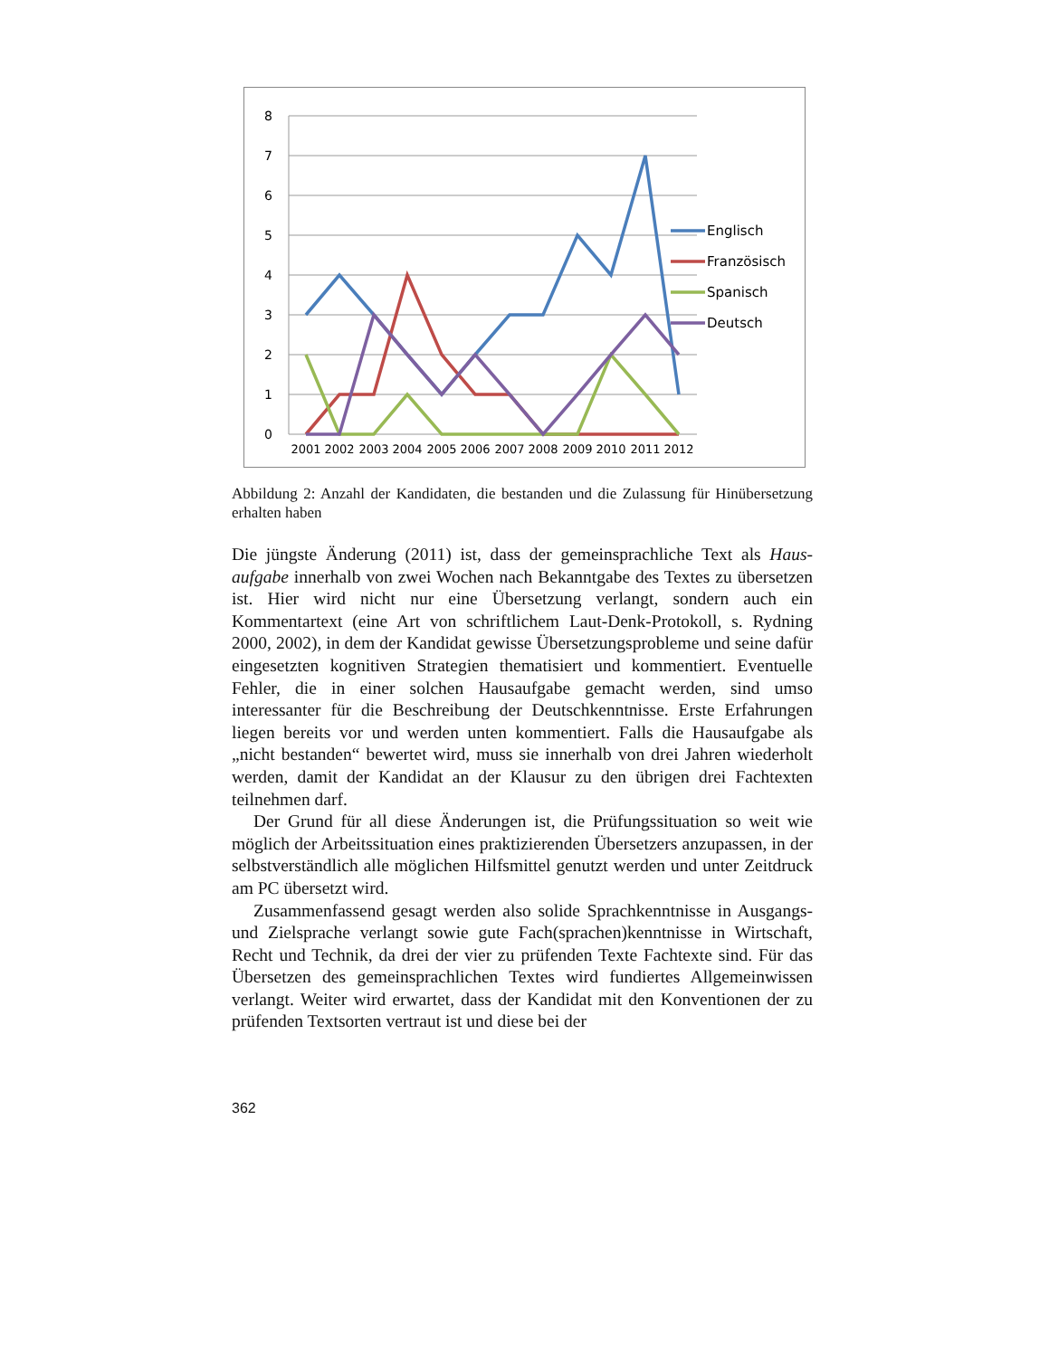8
7
6
5
4
3
2
1
0
2001
2002
2003
2004
2005
2006
2007
2008
2009
2010
2011
2012
Englisch
Französisch
Spanisch
Deutsch
Abbildung 2: Anzahl der Kandidaten, die bestanden und die Zulassung für Hinüber­setzung erhalten haben
Die jüngste Änderung (2011) ist, dass der gemeinsprachliche Text als Haus­aufgabe innerhalb von zwei Wochen nach Bekanntgabe des Textes zu über­setzen ist. Hier wird nicht nur eine Übersetzung verlangt, sondern auch ein Kommentartext (eine Art von schriftlichem Laut-Denk-Protokoll, s. Rydning 2000, 2002), in dem der Kandidat gewisse Übersetzungsprobleme und seine dafür eingesetzten kognitiven Strategien thematisiert und kommentiert. Eventuelle Fehler, die in einer solchen Hausaufgabe gemacht werden, sind umso interessanter für die Beschreibung der Deutschkenntnisse. Erste Erfah­rungen liegen bereits vor und werden unten kommentiert. Falls die Hausauf­gabe als „nicht bestanden“ bewertet wird, muss sie innerhalb von drei Jahren wiederholt werden, damit der Kandidat an der Klausur zu den übrigen drei Fachtexten teilnehmen darf.
Der Grund für all diese Änderungen ist, die Prüfungssituation so weit wie möglich der Arbeitssituation eines praktizierenden Übersetzers anzupassen, in der selbstverständlich alle möglichen Hilfsmittel genutzt werden und unter Zeitdruck am PC übersetzt wird.
Zusammenfassend gesagt werden also solide Sprachkenntnisse in Aus­gangs- und Zielsprache verlangt sowie gute Fach(sprachen)kenntnisse in Wirtschaft, Recht und Technik, da drei der vier zu prüfenden Texte Fach­texte sind. Für das Übersetzen des gemeinsprachlichen Textes wird fundier­tes Allgemeinwissen verlangt. Weiter wird erwartet, dass der Kandidat mit den Konventionen der zu prüfenden Textsorten vertraut ist und diese bei der
362